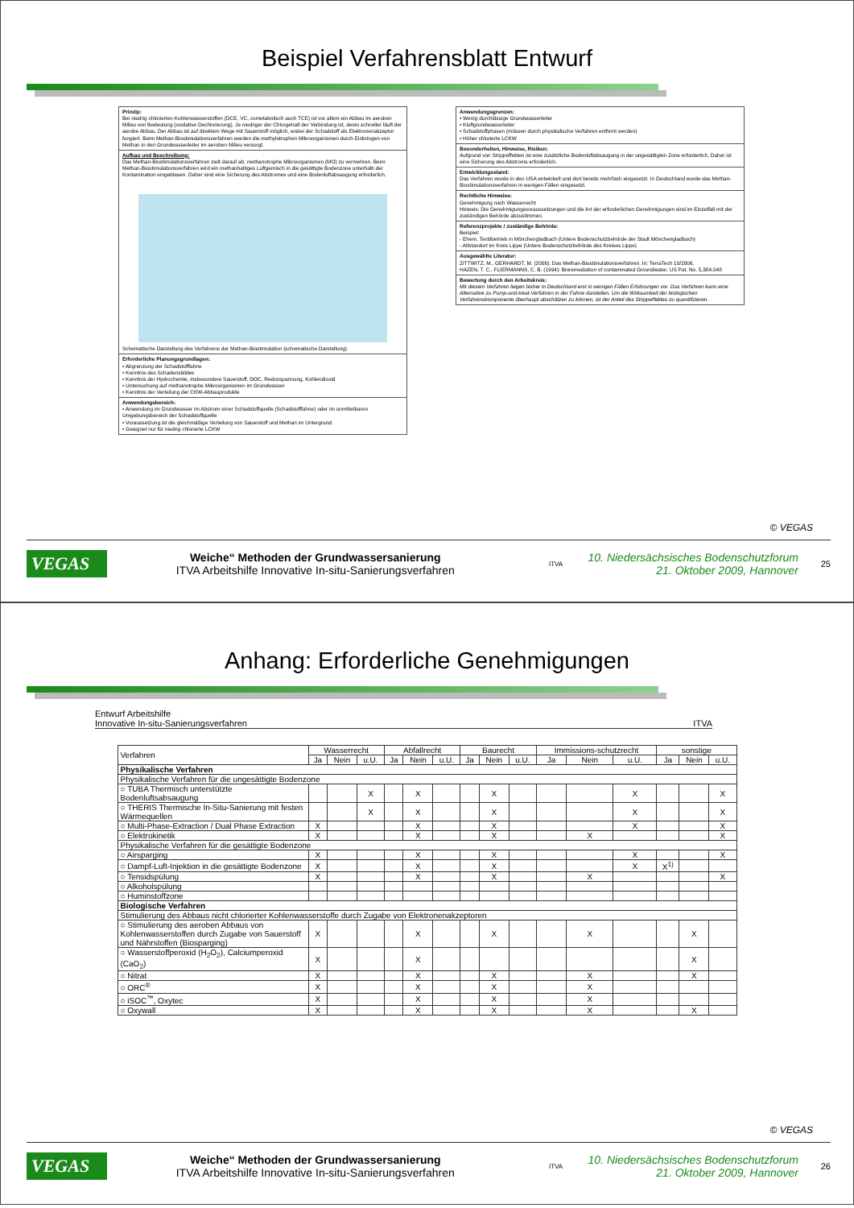Beispiel Verfahrensblatt Entwurf
Prinzip:
Bei niedrig chlorierten Kohlenwasserstoffen (DCE, VC, cometabolisch auch TCE) ist vor allem ein Abbau im aeroben Milieu von Bedeutung (oxidative Dechlorierung). Je niedriger der Chlorgehalt der Verbindung ist, desto schneller läuft der aerobe Abbau. Der Abbau ist auf direktem Wege mit Sauerstoff möglich, wobei der Schadstoff als Elektronenakzeptor fungiert. Beim Methan-Biostimulationsverfahren werden die methylotrophen Mikroorganismen durch Einbringen von Methan in den Grundwasserleiter im aeroben Milieu versorgt.
Aufbau und Beschreibung:
Das Methan-Biostimulationsverfahren zielt darauf ab, methanotrophe Mikroorganismen (MO) zu vermehren. Beim Methan-Biostimulationsverfahren wird ein methanhaltiges Luftgemisch in die gesättigte Bodenzone unterhalb der Kontamination eingeblasen. Daher sind eine Sicherung des Abstromes und eine Bodenluftabsaugung erforderlich.
Schematische Darstellung des Verfahrens der Methan-Biostimulation (schematische Darstellung)
Erforderliche Planungsgrundlagen:
• Abgrenzung der Schadstofffahne
• Kenntnis des Schadensbildes
• Kenntnis der Hydrochemie, insbesondere Sauerstoff, DOC, Redoxspannung, Kohlendioxid
• Untersuchung auf methanotrophe Mikroorganismen im Grundwasser
• Kenntnis der Verteilung der CKW-Abbauprodukte
Anwendungsbereich:
• Anwendung im Grundwasser im Abstrom einer Schadstoffquelle (Schadstofffahne) oder im unmittelbaren Umgebungsbereich der Schadstoffquelle
• Voraussetzung ist die gleichmäßige Verteilung von Sauerstoff und Methan im Untergrund.
• Geeignet nur für niedrig chlorierte LCKW
Anwendungsgrenzen:
• Wenig durchlässige Grundwasserleiter
• Kluftgrundwasserleiter
• Schadstoffphasen (müssen durch physikalische Verfahren entfernt werden)
• Höher chlorierte LCKW
Besonderheiten, Hinweise, Risiken:
Aufgrund von Strippeffekten ist eine zusätzliche Bodenluftabsaugung in der ungesättigten Zone erforderlich. Daher ist eine Sicherung des Abstroms erforderlich.
Entwicklungsstand:
Das Verfahren wurde in den USA entwickelt und dort bereits mehrfach eingesetzt. In Deutschland wurde das Methan-Biostimulationsverfahren in wenigen Fällen eingesetzt.
Rechtliche Hinweise:
Genehmigung nach Wasserrecht
Hinweis: Die Genehmigungsvoraussetzungen und die Art der erforderlichen Genehmigungen sind im Einzelfall mit der zuständigen Behörde abzustimmen.
Referenzprojekte / zuständige Behörde:
Beispiel:
- Ehem. Textilbetrieb in Mönchengladbach (Untere Bodenschutzbehörde der Stadt Mönchengladbach)
- Altstandort im Kreis Lippe (Untere Bodenschutzbehörde des Kreises Lippe)
Ausgewählte Literatur:
ZITTWITZ, M., GERHARDT, M. (2006): Das Methan-Biostimulationsverfahren. In: TerraTech 10/2006.
HAZEN, T. C., FLIERMANNS, C. B. (1994): Bioremediation of contaminated Groundwater. US Pat. No. 5,384,048
Bewertung durch den Arbeitskreis:
Mit diesem Verfahren liegen bisher in Deutschland erst in wenigen Fällen Erfahrungen vor. Das Verfahren kann eine Alternative zu Pump-and-treat-Verfahren in der Fahne darstellen. Um die Wirksamkeit der biologischen Verfahrenskomponente überhaupt abschätzen zu können, ist der Anteil des Strippeffektes zu quantifizieren.
© VEGAS
VEGAS
Weiche“ Methoden der Grundwassersanierung
ITVA Arbeitshilfe Innovative In-situ-Sanierungsverfahren
ITVA
10. Niedersächsisches Bodenschutzforum
21. Oktober 2009, Hannover
25
Anhang: Erforderliche Genehmigungen
Entwurf Arbeitshilfe
Innovative In-situ-Sanierungsverfahren ITVA
| Verfahren | Wasserrecht | | | Abfallrecht | | | Baurecht | | | Immissions-schutzrecht | | | sonstige | | |
| --- | --- | --- | --- | --- | --- | --- | --- | --- | --- | --- | --- | --- | --- | --- | --- |
| | Ja | Nein | u.U. | Ja | Nein | u.U. | Ja | Nein | u.U. | Ja | Nein | u.U. | Ja | Nein | u.U. |
| Physikalische Verfahren | | | | | | | | | | | | | | | |
| Physikalische Verfahren für die ungesättigte Bodenzone | | | | | | | | | | | | | | | |
| ○ TUBA Thermisch unterstützte Bodenluftsabsaugung | | | X | | X | | | X | | | | X | | | X |
| ○ THERIS Thermische In-Situ-Sanierung mit festen Wärmequellen | | | X | | X | | | X | | | | X | | | X |
| ○ Multi-Phase-Extraction / Dual Phase Extraction | X | | | | X | | | X | | | | X | | | X |
| ○ Elektrokinetik | X | | | | X | | | X | | | X | | | | X |
| Physikalische Verfahren für die gesättigte Bodenzone | | | | | | | | | | | | | | | |
| ○ Airsparging | X | | | | X | | | X | | | | X | | | X |
| ○ Dampf-Luft-Injektion in die gesättigte Bodenzone | X | | | | X | | | X | | | | X | X<sup>1)</sup> | | |
| ○ Tensidspülung | X | | | | X | | | X | | | X | | | | X |
| ○ Alkoholspülung | | | | | | | | | | | | | | | |
| ○ Huminstoffzone | | | | | | | | | | | | | | | |
| Biologische Verfahren | | | | | | | | | | | | | | | |
| Stimulierung des Abbaus nicht chlorierter Kohlenwasserstoffe durch Zugabe von Elektronenakzeptoren | | | | | | | | | | | | | | | |
| ○ Stimulierung des aeroben Abbaus von Kohlenwasserstoffen durch Zugabe von Sauerstoff und Nährstoffen (Biosparging) | X | | | | X | | | X | | | X | | | X | |
| ○ Wasserstoffperoxid (H<sub>2</sub>O<sub>2</sub>), Calciumperoxid (CaO<sub>2</sub>) | X | | | | X | | | | | | | | | X | |
| ○ Nitrat | X | | | | X | | | X | | | X | | | X | |
| ○ ORC<sup>®</sup> | X | | | | X | | | X | | | X | | | | |
| ○ iSOC<sup>™</sup>, Oxytec | X | | | | X | | | X | | | X | | | | |
| ○ Oxywall | X | | | | X | | | X | | | X | | | X | |
© VEGAS
VEGAS
Weiche“ Methoden der Grundwassersanierung
ITVA Arbeitshilfe Innovative In-situ-Sanierungsverfahren
ITVA
10. Niedersächsisches Bodenschutzforum
21. Oktober 2009, Hannover
26